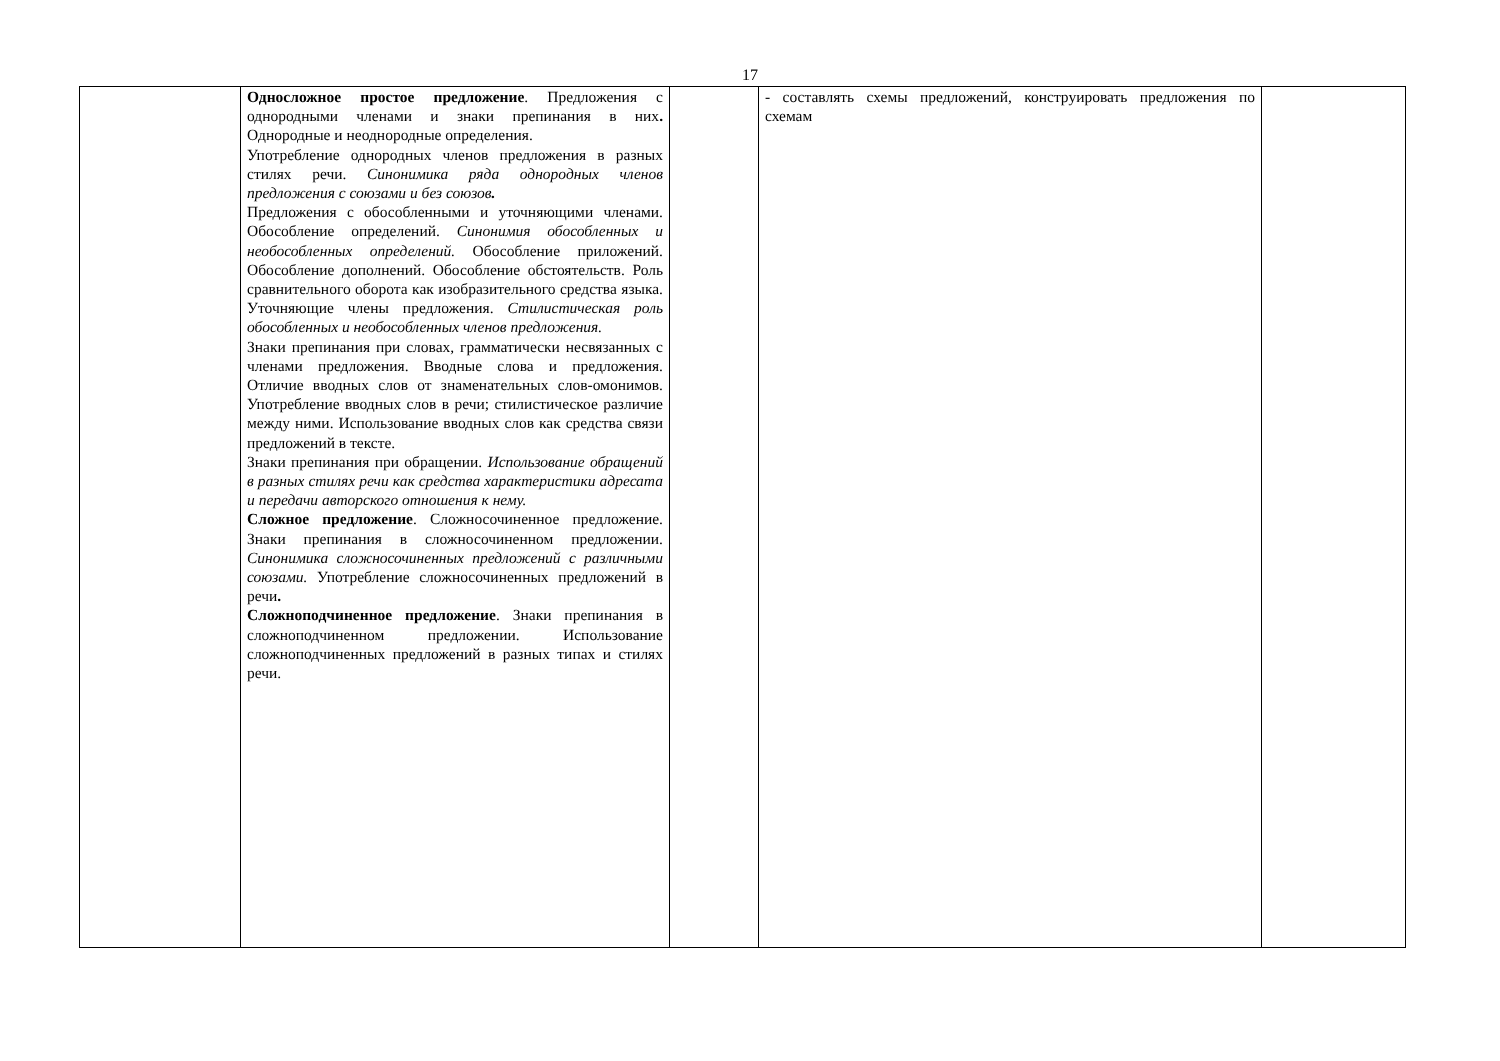17
| | Односложное простое предложение . Предложения с однородными членами и знаки препинания в них . Однородные и неоднородные определения. Употребление однородных членов предложения в разных стилях речи. Синонимика ряда однородных членов предложения с союзами и без союзов . Предложения с обособленными и уточняющими членами. Обособление определений. Синонимия обособленных и необособленных определений. Обособление приложений. Обособление дополнений. Обособление обстоятельств. Роль сравнительного оборота как изобразительного средства языка. Уточняющие члены предложения. Стилистическая роль обособленных и необособленных членов предложения. Знаки препинания при словах, грамматически несвязанных с членами предложения. Вводные слова и предложения. Отличие вводных слов от знаменательных слов-омонимов. Употребление вводных слов в речи; стилистическое различие между ними. Использование вводных слов как средства связи предложений в тексте. Знаки препинания при обращении. Использование обращений в разных стилях речи как средства характеристики адресата и передачи авторского отношения к нему. Сложное предложение . Сложносочиненное предложение. Знаки препинания в сложносочиненном предложении. Синонимика сложносочиненных предложений с различными союзами. Употребление сложносочиненных предложений в речи . Сложноподчиненное предложение . Знаки препинания в сложноподчиненном предложении. Использование сложноподчиненных предложений в разных типах и стилях речи. | | - составлять схемы предложений, конструировать предложения по схемам | |